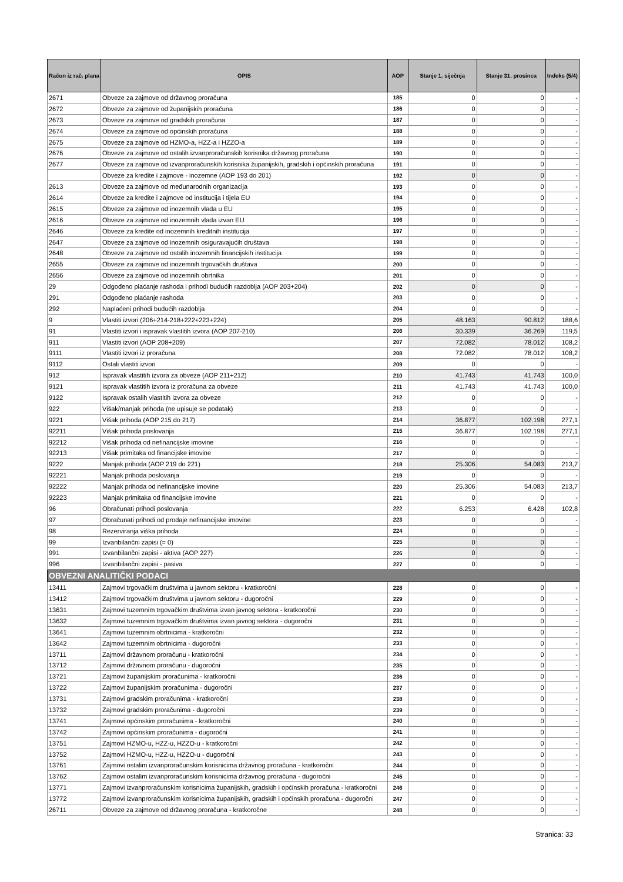| Račun iz rač. plana | OPIS | AOP | Stanje 1. siječnja | Stanje 31. prosinca | Indeks (5/4) |
| --- | --- | --- | --- | --- | --- |
| 2671 | Obveze za zajmove od državnog proračuna | 185 | 0 | 0 | - |
| 2672 | Obveze za zajmove od županijskih proračuna | 186 | 0 | 0 | - |
| 2673 | Obveze za zajmove od gradskih proračuna | 187 | 0 | 0 | - |
| 2674 | Obveze za zajmove od općinskih proračuna | 188 | 0 | 0 | - |
| 2675 | Obveze za zajmove od HZMO-a, HZZ-a i HZZO-a | 189 | 0 | 0 | - |
| 2676 | Obveze za zajmove od ostalih izvanproračunskih korisnika državnog proračuna | 190 | 0 | 0 | - |
| 2677 | Obveze za zajmove od izvanproračunskih korisnika županijskih, gradskih i općinskih proračuna | 191 | 0 | 0 | - |
| | Obveze za kredite i zajmove - inozemne (AOP 193 do 201) | 192 | 0 | 0 | - |
| 2613 | Obveze za zajmove od međunarodnih organizacija | 193 | 0 | 0 | - |
| 2614 | Obveze za kredite i zajmove od institucija i tijela EU | 194 | 0 | 0 | - |
| 2615 | Obveze za zajmove od inozemnih vlada u EU | 195 | 0 | 0 | - |
| 2616 | Obveze za zajmove od inozemnih vlada izvan EU | 196 | 0 | 0 | - |
| 2646 | Obveze za kredite od inozemnih kreditnih institucija | 197 | 0 | 0 | - |
| 2647 | Obveze za zajmove od inozemnih osiguravajućih društava | 198 | 0 | 0 | - |
| 2648 | Obveze za zajmove od ostalih inozemnih financijskih institucija | 199 | 0 | 0 | - |
| 2655 | Obveze za zajmove od inozemnih trgovačkih društava | 200 | 0 | 0 | - |
| 2656 | Obveze za zajmove od inozemnih obrtnika | 201 | 0 | 0 | - |
| 29 | Odgođeno plaćanje rashoda i prihodi budućih razdoblja (AOP 203+204) | 202 | 0 | 0 | - |
| 291 | Odgođeno plaćanje rashoda | 203 | 0 | 0 | - |
| 292 | Naplaćeni prihodi budućih razdoblja | 204 | 0 | 0 | - |
| 9 | Vlastiti izvori (206+214-218+222+223+224) | 205 | 48.163 | 90.812 | 188,6 |
| 91 | Vlastiti izvori i ispravak vlastitih izvora (AOP 207-210) | 206 | 30.339 | 36.269 | 119,5 |
| 911 | Vlastiti izvori (AOP 208+209) | 207 | 72.082 | 78.012 | 108,2 |
| 9111 | Vlastiti izvori iz proračuna | 208 | 72.082 | 78.012 | 108,2 |
| 9112 | Ostali vlastiti izvori | 209 | 0 | 0 | - |
| 912 | Ispravak vlastitih izvora za obveze (AOP 211+212) | 210 | 41.743 | 41.743 | 100,0 |
| 9121 | Ispravak vlastitih izvora iz proračuna za obveze | 211 | 41.743 | 41.743 | 100,0 |
| 9122 | Ispravak ostalih vlastitih izvora za obveze | 212 | 0 | 0 | - |
| 922 | Višak/manjak prihoda (ne upisuje se podatak) | 213 | 0 | 0 | - |
| 9221 | Višak prihoda (AOP 215 do 217) | 214 | 36.877 | 102.198 | 277,1 |
| 92211 | Višak prihoda poslovanja | 215 | 36.877 | 102.198 | 277,1 |
| 92212 | Višak prihoda od nefinancijske imovine | 216 | 0 | 0 | - |
| 92213 | Višak primitaka od financijske imovine | 217 | 0 | 0 | - |
| 9222 | Manjak prihoda (AOP 219 do 221) | 218 | 25.306 | 54.083 | 213,7 |
| 92221 | Manjak prihoda poslovanja | 219 | 0 | 0 | - |
| 92222 | Manjak prihoda od nefinancijske imovine | 220 | 25.306 | 54.083 | 213,7 |
| 92223 | Manjak primitaka od financijske imovine | 221 | 0 | 0 | - |
| 96 | Obračunati prihodi poslovanja | 222 | 6.253 | 6.428 | 102,8 |
| 97 | Obračunati prihodi od prodaje nefinancijske imovine | 223 | 0 | 0 | - |
| 98 | Rezerviranja viška prihoda | 224 | 0 | 0 | - |
| 99 | Izvanbilančni zapisi (= 0) | 225 | 0 | 0 | - |
| 991 | Izvanbilančni zapisi - aktiva (AOP 227) | 226 | 0 | 0 | - |
| 996 | Izvanbilančni zapisi - pasiva | 227 | 0 | 0 | - |
| OBVEZNI ANALITIČKI PODACI | | | | | |
| 13411 | Zajmovi trgovačkim društvima u javnom sektoru - kratkoročni | 228 | 0 | 0 | - |
| 13412 | Zajmovi trgovačkim društvima u javnom sektoru - dugoročni | 229 | 0 | 0 | - |
| 13631 | Zajmovi tuzemnim trgovačkim društvima izvan javnog sektora - kratkoročni | 230 | 0 | 0 | - |
| 13632 | Zajmovi tuzemnim trgovačkim društvima izvan javnog sektora - dugoročni | 231 | 0 | 0 | - |
| 13641 | Zajmovi tuzemnim obrtnicima - kratkoročni | 232 | 0 | 0 | - |
| 13642 | Zajmovi tuzemnim obrtnicima - dugoročni | 233 | 0 | 0 | - |
| 13711 | Zajmovi državnom proračunu - kratkoročni | 234 | 0 | 0 | - |
| 13712 | Zajmovi državnom proračunu - dugoročni | 235 | 0 | 0 | - |
| 13721 | Zajmovi županijskim proračunima - kratkoročni | 236 | 0 | 0 | - |
| 13722 | Zajmovi županijskim proračunima - dugoročni | 237 | 0 | 0 | - |
| 13731 | Zajmovi gradskim proračunima - kratkoročni | 238 | 0 | 0 | - |
| 13732 | Zajmovi gradskim proračunima - dugoročni | 239 | 0 | 0 | - |
| 13741 | Zajmovi općinskim proračunima - kratkoročni | 240 | 0 | 0 | - |
| 13742 | Zajmovi općinskim proračunima - dugoročni | 241 | 0 | 0 | - |
| 13751 | Zajmovi HZMO-u, HZZ-u, HZZO-u - kratkoročni | 242 | 0 | 0 | - |
| 13752 | Zajmovi HZMO-u, HZZ-u, HZZO-u - dugoročni | 243 | 0 | 0 | - |
| 13761 | Zajmovi ostalim izvanproračunskim korisnicima državnog proračuna - kratkoročni | 244 | 0 | 0 | - |
| 13762 | Zajmovi ostalim izvanproračunskim korisnicima državnog proračuna - dugoročni | 245 | 0 | 0 | - |
| 13771 | Zajmovi izvanproračunskim korisnicima županijskih, gradskih i općinskih proračuna - kratkoročni | 246 | 0 | 0 | - |
| 13772 | Zajmovi izvanproračunskim korisnicima županijskih, gradskih i općinskih proračuna - dugoročni | 247 | 0 | 0 | - |
| 26711 | Obveze za zajmove od državnog proračuna - kratkoročne | 248 | 0 | 0 | - |
Stranica: 33